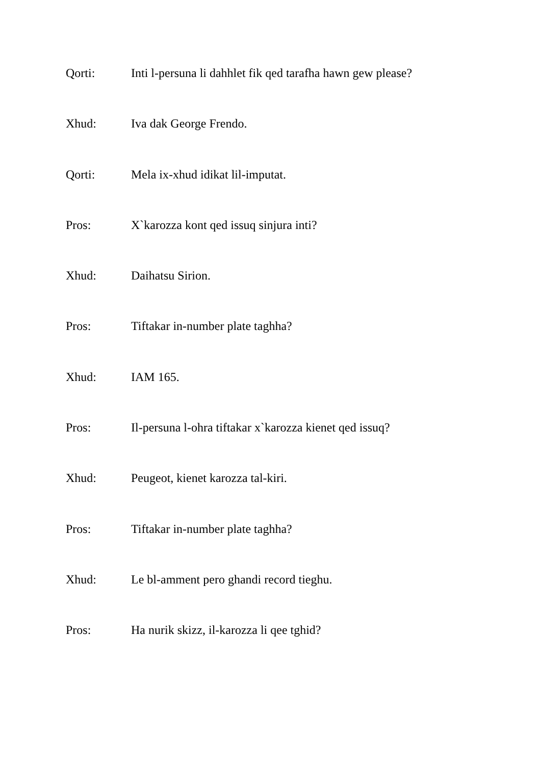Qorti: Inti l-persuna li dahhlet fik qed tarafha hawn gew please?
Xhud: Iva dak George Frendo.
Qorti: Mela ix-xhud idikat lil-imputat.
Pros: X`karozza kont qed issuq sinjura inti?
Xhud: Daihatsu Sirion.
Pros: Tiftakar in-number plate taghha?
Xhud: IAM 165.
Pros: Il-persuna l-ohra tiftakar x`karozza kienet qed issuq?
Xhud: Peugeot, kienet karozza tal-kiri.
Pros: Tiftakar in-number plate taghha?
Xhud: Le bl-amment pero ghandi record tieghu.
Pros: Ha nurik skizz, il-karozza li qee tghid?